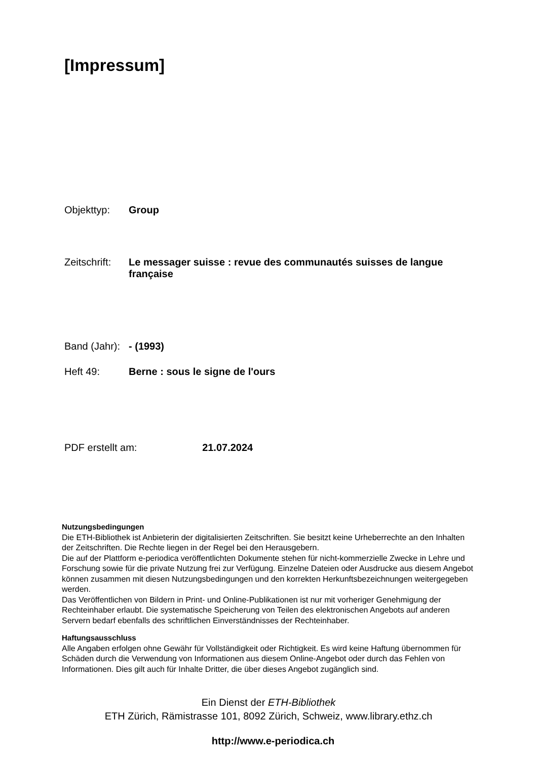[Impressum]
Objekttyp: Group
Zeitschrift:
Le messager suisse : revue des communautés suisses de langue française
Band (Jahr):
- (1993)
Heft 49: Berne : sous le signe de l'ours
PDF erstellt am: 21.07.2024
Nutzungsbedingungen
Die ETH-Bibliothek ist Anbieterin der digitalisierten Zeitschriften. Sie besitzt keine Urheberrechte an den Inhalten der Zeitschriften. Die Rechte liegen in der Regel bei den Herausgebern.
Die auf der Plattform e-periodica veröffentlichten Dokumente stehen für nicht-kommerzielle Zwecke in Lehre und Forschung sowie für die private Nutzung frei zur Verfügung. Einzelne Dateien oder Ausdrucke aus diesem Angebot können zusammen mit diesen Nutzungsbedingungen und den korrekten Herkunftsbezeichnungen weitergegeben werden.
Das Veröffentlichen von Bildern in Print- und Online-Publikationen ist nur mit vorheriger Genehmigung der Rechteinhaber erlaubt. Die systematische Speicherung von Teilen des elektronischen Angebots auf anderen Servern bedarf ebenfalls des schriftlichen Einverständnisses der Rechteinhaber.
Haftungsausschluss
Alle Angaben erfolgen ohne Gewähr für Vollständigkeit oder Richtigkeit. Es wird keine Haftung übernommen für Schäden durch die Verwendung von Informationen aus diesem Online-Angebot oder durch das Fehlen von Informationen. Dies gilt auch für Inhalte Dritter, die über dieses Angebot zugänglich sind.
Ein Dienst der ETH-Bibliothek
ETH Zürich, Rämistrasse 101, 8092 Zürich, Schweiz, www.library.ethz.ch
http://www.e-periodica.ch